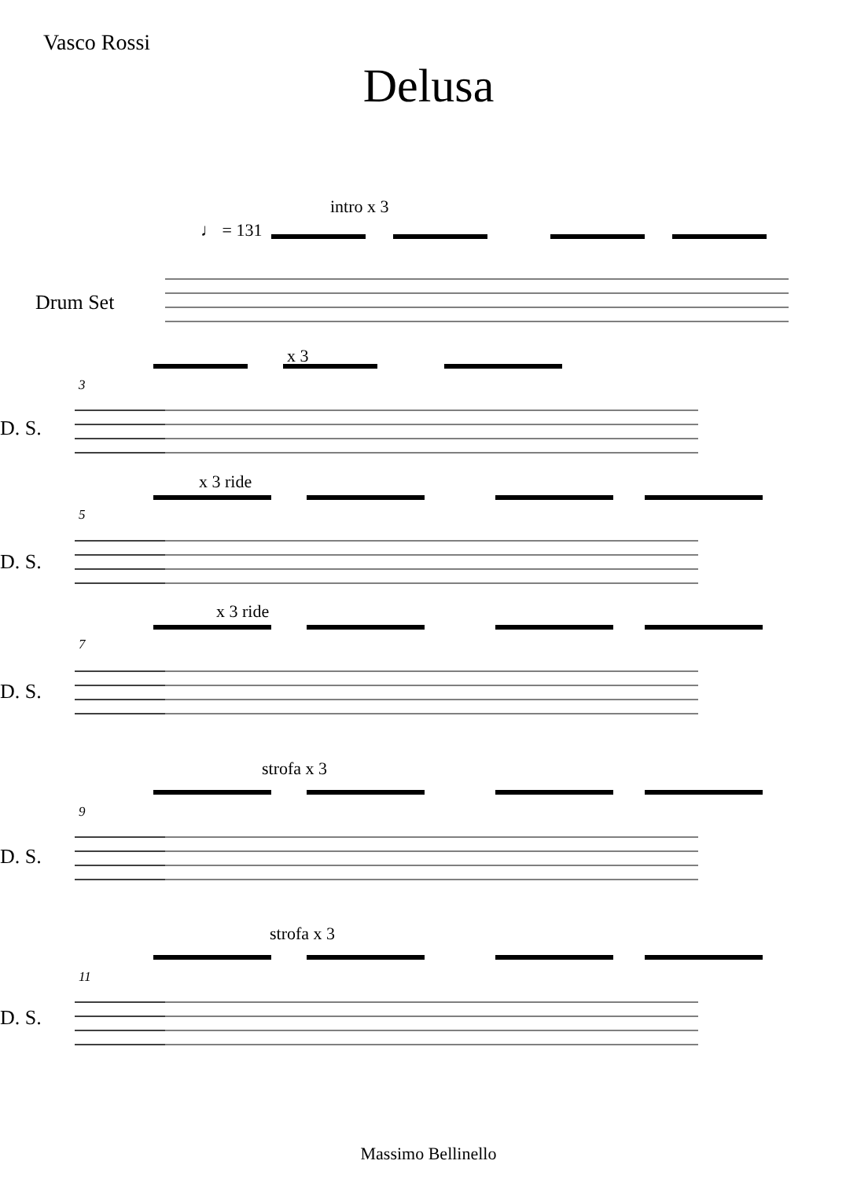Vasco Rossi
Delusa
♩ = 131
intro x 3
Drum Set
x 3
3
D. S.
x 3 ride
5
D. S.
x 3 ride
7
D. S.
strofa x 3
9
D. S.
strofa x 3
11
D. S.
Massimo Bellinello